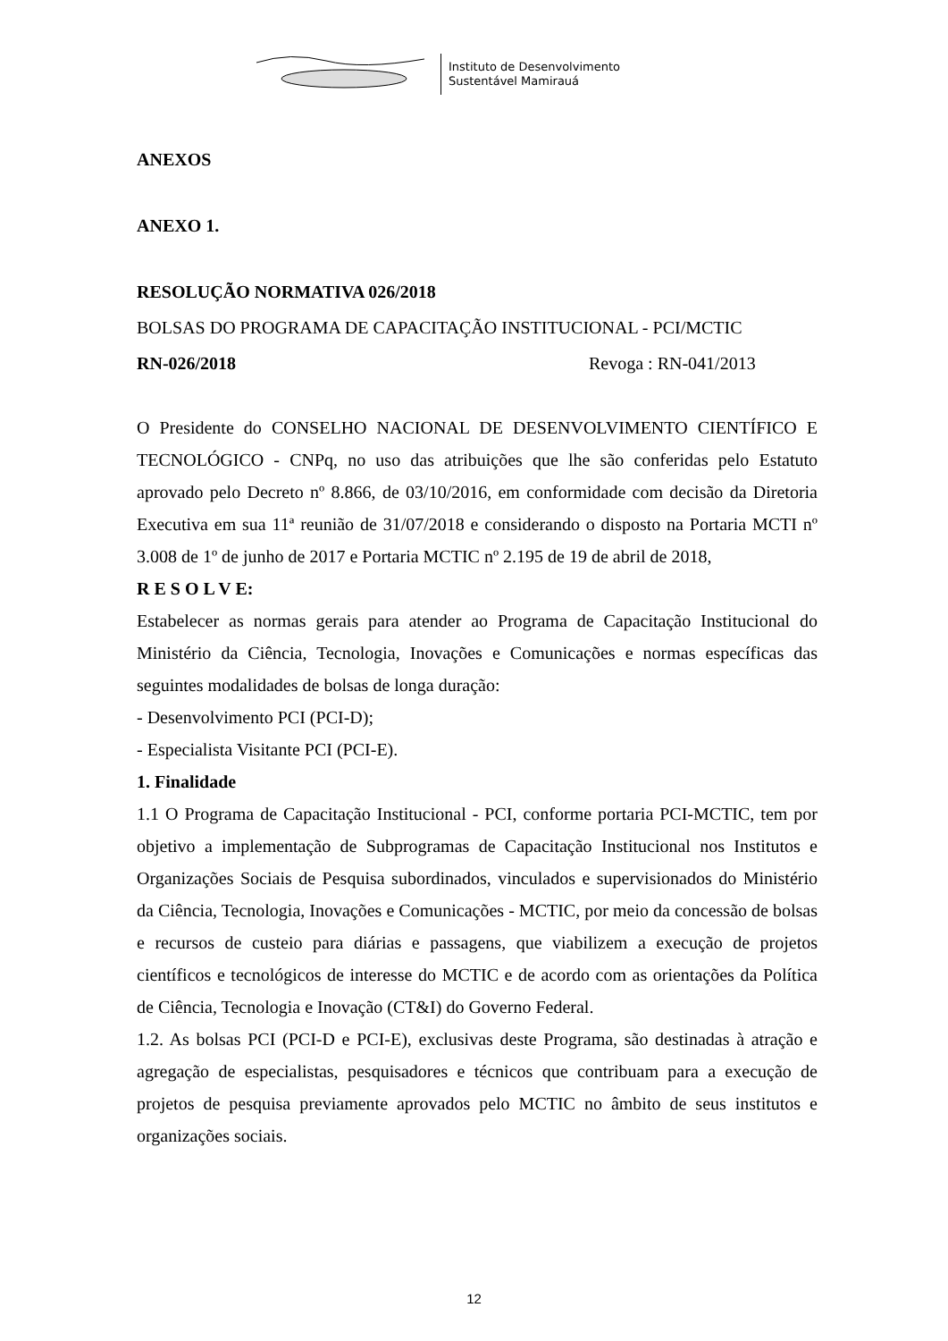Instituto de Desenvolvimento
Sustentável Mamirauá
ANEXOS
ANEXO 1.
RESOLUÇÃO NORMATIVA 026/2018
BOLSAS DO PROGRAMA DE CAPACITAÇÃO INSTITUCIONAL - PCI/MCTIC
RN-026/2018 Revoga : RN-041/2013
O Presidente do CONSELHO NACIONAL DE DESENVOLVIMENTO CIENTÍFICO E TECNOLÓGICO - CNPq, no uso das atribuições que lhe são conferidas pelo Estatuto aprovado pelo Decreto nº 8.866, de 03/10/2016, em conformidade com decisão da Diretoria Executiva em sua 11ª reunião de 31/07/2018 e considerando o disposto na Portaria MCTI nº 3.008 de 1º de junho de 2017 e Portaria MCTIC nº 2.195 de 19 de abril de 2018,
R E S O L V E:
Estabelecer as normas gerais para atender ao Programa de Capacitação Institucional do Ministério da Ciência, Tecnologia, Inovações e Comunicações e normas específicas das seguintes modalidades de bolsas de longa duração:
- Desenvolvimento PCI (PCI-D);
- Especialista Visitante PCI (PCI-E).
1. Finalidade
1.1 O Programa de Capacitação Institucional - PCI, conforme portaria PCI-MCTIC, tem por objetivo a implementação de Subprogramas de Capacitação Institucional nos Institutos e Organizações Sociais de Pesquisa subordinados, vinculados e supervisionados do Ministério da Ciência, Tecnologia, Inovações e Comunicações - MCTIC, por meio da concessão de bolsas e recursos de custeio para diárias e passagens, que viabilizem a execução de projetos científicos e tecnológicos de interesse do MCTIC e de acordo com as orientações da Política de Ciência, Tecnologia e Inovação (CT&I) do Governo Federal.
1.2. As bolsas PCI (PCI-D e PCI-E), exclusivas deste Programa, são destinadas à atração e agregação de especialistas, pesquisadores e técnicos que contribuam para a execução de projetos de pesquisa previamente aprovados pelo MCTIC no âmbito de seus institutos e organizações sociais.
12